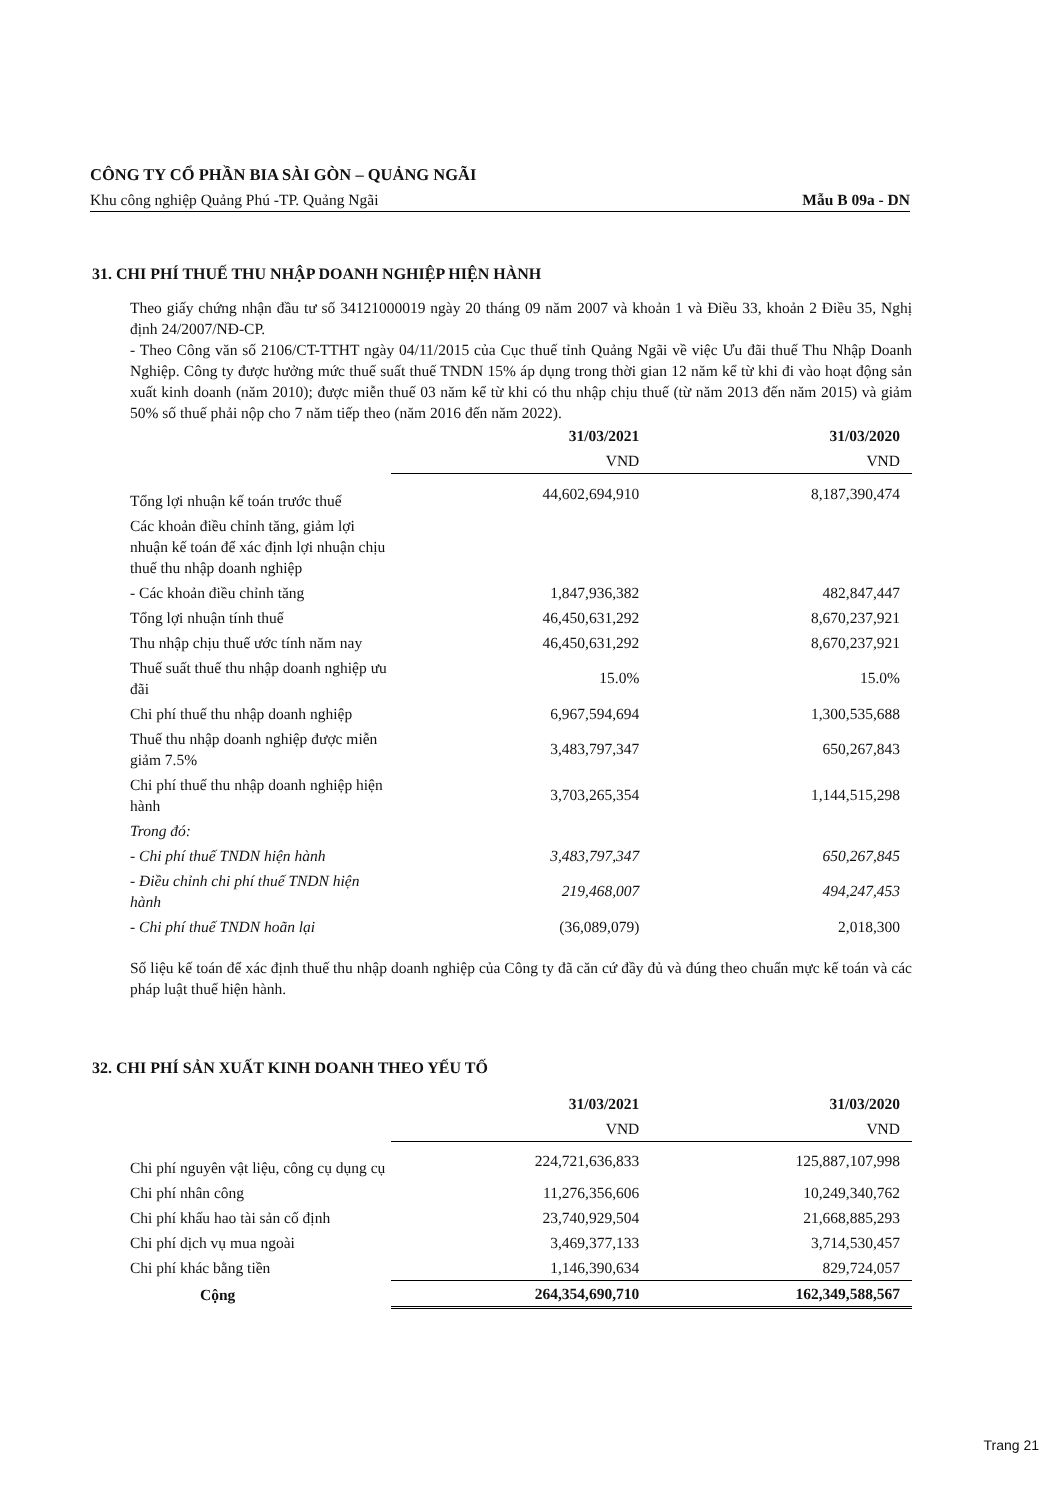CÔNG TY CỔ PHẦN BIA SÀI GÒN – QUẢNG NGÃI
Khu công nghiệp Quảng Phú -TP. Quảng Ngãi Mẫu B 09a - DN
31. CHI PHÍ THUẾ THU NHẬP DOANH NGHIỆP HIỆN HÀNH
Theo giấy chứng nhận đầu tư số 34121000019 ngày 20 tháng 09 năm 2007 và khoản 1 và Điều 33, khoản 2 Điều 35, Nghị định 24/2007/NĐ-CP.
- Theo Công văn số 2106/CT-TTHT ngày 04/11/2015 của Cục thuế tỉnh Quảng Ngãi về việc Ưu đãi thuế Thu Nhập Doanh Nghiệp. Công ty được hưởng mức thuế suất thuế TNDN 15% áp dụng trong thời gian 12 năm kể từ khi đi vào hoạt động sản xuất kinh doanh (năm 2010); được miễn thuế 03 năm kể từ khi có thu nhập chịu thuế (từ năm 2013 đến năm 2015) và giảm 50% số thuế phải nộp cho 7 năm tiếp theo (năm 2016 đến năm 2022).
| | 31/03/2021 | 31/03/2020 |
| --- | --- | --- |
| | VND | VND |
| Tổng lợi nhuận kế toán trước thuế | 44,602,694,910 | 8,187,390,474 |
| Các khoản điều chỉnh tăng, giảm lợi nhuận kế toán để xác định lợi nhuận chịu thuế thu nhập doanh nghiệp | | |
| - Các khoản điều chỉnh tăng | 1,847,936,382 | 482,847,447 |
| Tổng lợi nhuận tính thuế | 46,450,631,292 | 8,670,237,921 |
| Thu nhập chịu thuế ước tính năm nay | 46,450,631,292 | 8,670,237,921 |
| Thuế suất thuế thu nhập doanh nghiệp ưu đãi | 15.0% | 15.0% |
| Chi phí thuế thu nhập doanh nghiệp | 6,967,594,694 | 1,300,535,688 |
| Thuế thu nhập doanh nghiệp được miễn giảm 7.5% | 3,483,797,347 | 650,267,843 |
| Chi phí thuế thu nhập doanh nghiệp hiện hành | 3,703,265,354 | 1,144,515,298 |
| Trong đó: | | |
| - Chi phí thuế TNDN hiện hành | 3,483,797,347 | 650,267,845 |
| - Điều chỉnh chi phí thuế TNDN hiện hành | 219,468,007 | 494,247,453 |
| - Chi phí thuế TNDN hoãn lại | (36,089,079) | 2,018,300 |
Số liệu kế toán để xác định thuế thu nhập doanh nghiệp của Công ty đã căn cứ đầy đủ và đúng theo chuẩn mực kế toán và các pháp luật thuế hiện hành.
32. CHI PHÍ SẢN XUẤT KINH DOANH THEO YẾU TỐ
| | 31/03/2021 | 31/03/2020 |
| --- | --- | --- |
| | VND | VND |
| Chi phí nguyên vật liệu, công cụ dụng cụ | 224,721,636,833 | 125,887,107,998 |
| Chi phí nhân công | 11,276,356,606 | 10,249,340,762 |
| Chi phí khấu hao tài sản cố định | 23,740,929,504 | 21,668,885,293 |
| Chi phí dịch vụ mua ngoài | 3,469,377,133 | 3,714,530,457 |
| Chi phí khác bằng tiền | 1,146,390,634 | 829,724,057 |
| Cộng | 264,354,690,710 | 162,349,588,567 |
Trang 21